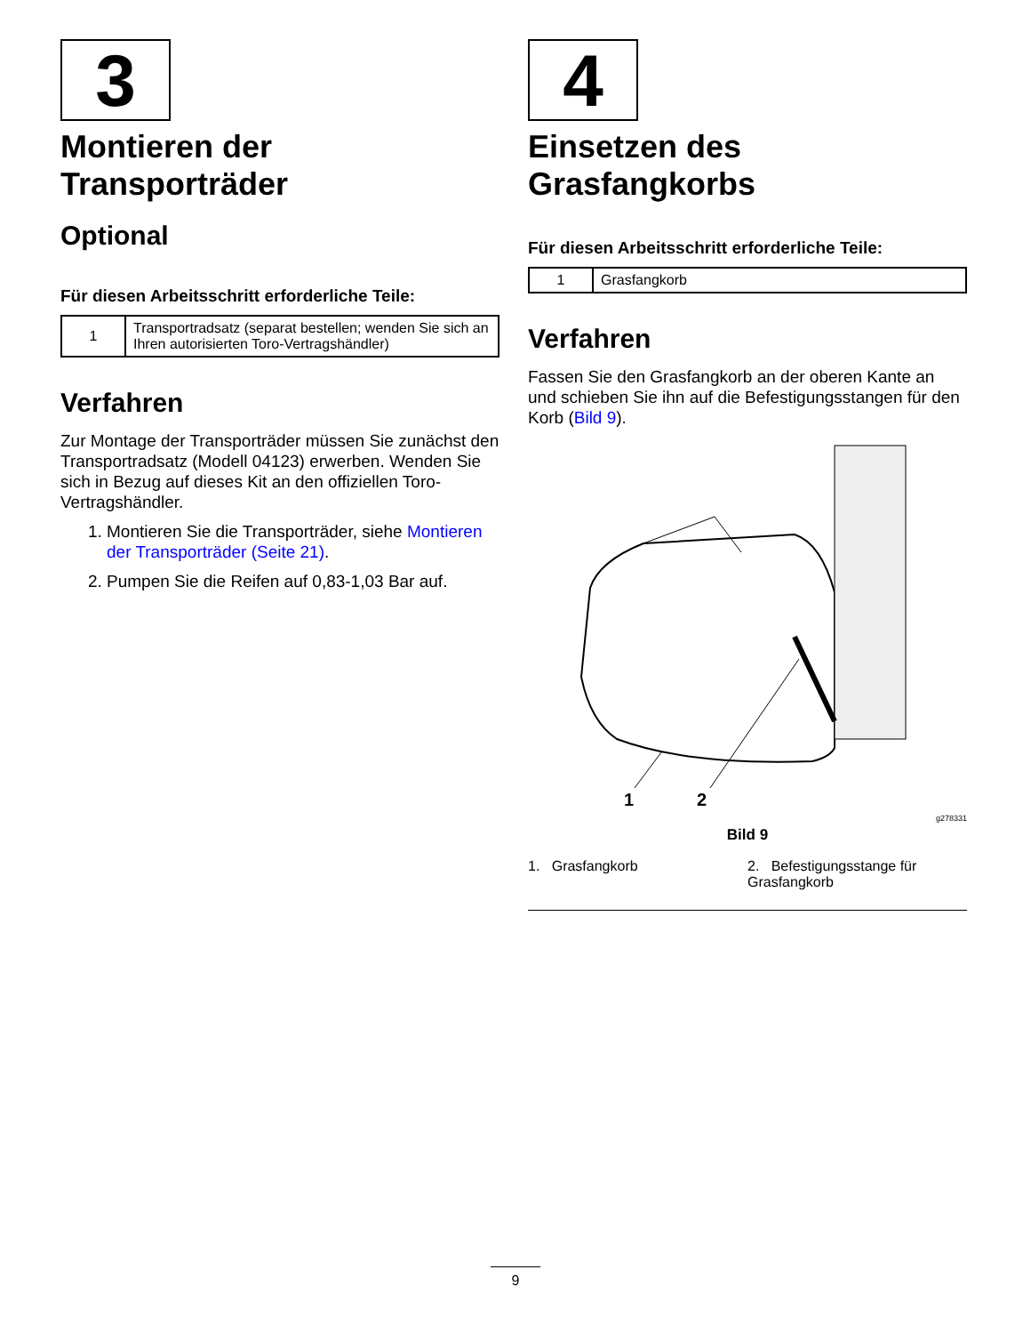3
Montieren der Transporträder
Optional
Für diesen Arbeitsschritt erforderliche Teile:
| 1 | Transportradsatz (separat bestellen; wenden Sie sich an Ihren autorisierten Toro-Vertragshändler) |
Verfahren
Zur Montage der Transporträder müssen Sie zunächst den Transportradsatz (Modell 04123) erwerben. Wenden Sie sich in Bezug auf dieses Kit an den offiziellen Toro-Vertragshändler.
1. Montieren Sie die Transporträder, siehe Montieren der Transporträder (Seite 21).
2. Pumpen Sie die Reifen auf 0,83-1,03 Bar auf.
4
Einsetzen des Grasfangkorbs
Für diesen Arbeitsschritt erforderliche Teile:
| 1 | Grasfangkorb |
Verfahren
Fassen Sie den Grasfangkorb an der oberen Kante an und schieben Sie ihn auf die Befestigungsstangen für den Korb (Bild 9).
1
2
g278331
Bild 9
1. Grasfangkorb 2. Befestigungsstange für Grasfangkorb
9